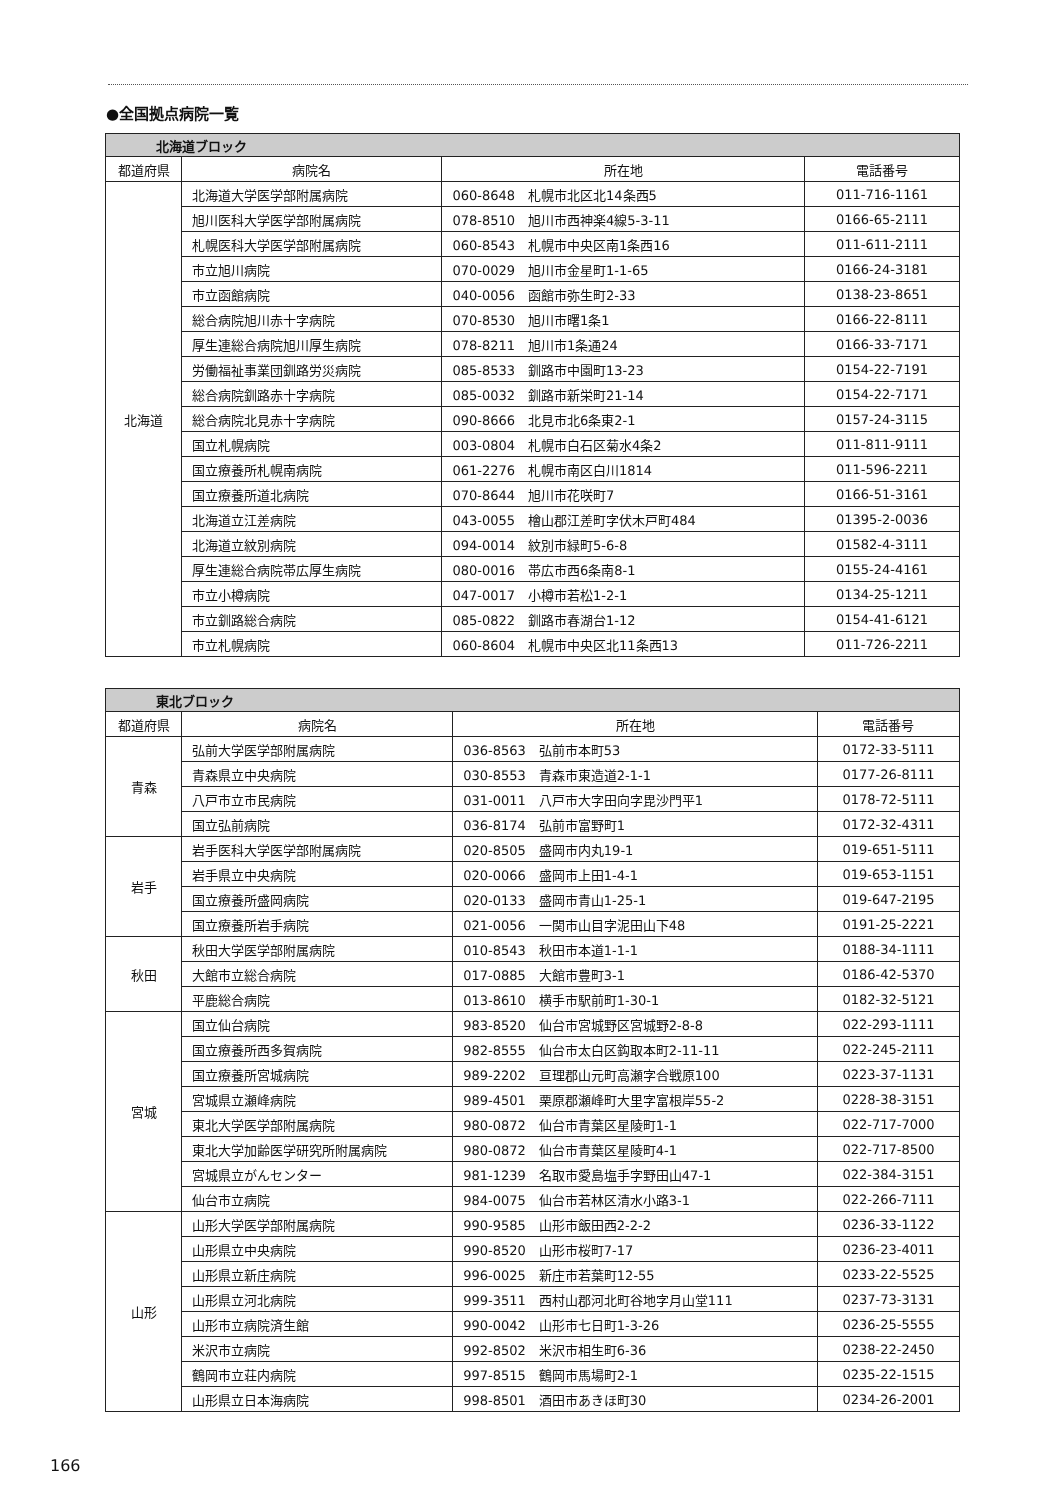●全国拠点病院一覧
| 北海道ブロック | | | |
| 都道府県 | 病院名 | 所在地 | 電話番号 |
| 北海道 | 北海道大学医学部附属病院 | 060-8648 札幌市北区北14条西5 | 011-716-1161 |
| | 旭川医科大学医学部附属病院 | 078-8510 旭川市西神楽4線5-3-11 | 0166-65-2111 |
| | 札幌医科大学医学部附属病院 | 060-8543 札幌市中央区南1条西16 | 011-611-2111 |
| | 市立旭川病院 | 070-0029 旭川市金星町1-1-65 | 0166-24-3181 |
| | 市立函館病院 | 040-0056 函館市弥生町2-33 | 0138-23-8651 |
| | 総合病院旭川赤十字病院 | 070-8530 旭川市曙1条1 | 0166-22-8111 |
| | 厚生連総合病院旭川厚生病院 | 078-8211 旭川市1条通24 | 0166-33-7171 |
| | 労働福祉事業団釧路労災病院 | 085-8533 釧路市中園町13-23 | 0154-22-7191 |
| | 総合病院釧路赤十字病院 | 085-0032 釧路市新栄町21-14 | 0154-22-7171 |
| | 総合病院北見赤十字病院 | 090-8666 北見市北6条東2-1 | 0157-24-3115 |
| | 国立札幌病院 | 003-0804 札幌市白石区菊水4条2 | 011-811-9111 |
| | 国立療養所札幌南病院 | 061-2276 札幌市南区白川1814 | 011-596-2211 |
| | 国立療養所道北病院 | 070-8644 旭川市花咲町7 | 0166-51-3161 |
| | 北海道立江差病院 | 043-0055 檜山郡江差町字伏木戸町484 | 01395-2-0036 |
| | 北海道立紋別病院 | 094-0014 紋別市緑町5-6-8 | 01582-4-3111 |
| | 厚生連総合病院帯広厚生病院 | 080-0016 帯広市西6条南8-1 | 0155-24-4161 |
| | 市立小樽病院 | 047-0017 小樽市若松1-2-1 | 0134-25-1211 |
| | 市立釧路総合病院 | 085-0822 釧路市春湖台1-12 | 0154-41-6121 |
| | 市立札幌病院 | 060-8604 札幌市中央区北11条西13 | 011-726-2211 |
| 東北ブロック | | | |
| 都道府県 | 病院名 | 所在地 | 電話番号 |
| 青森 | 弘前大学医学部附属病院 | 036-8563 弘前市本町53 | 0172-33-5111 |
| | 青森県立中央病院 | 030-8553 青森市東造道2-1-1 | 0177-26-8111 |
| | 八戸市立市民病院 | 031-0011 八戸市大字田向字毘沙門平1 | 0178-72-5111 |
| | 国立弘前病院 | 036-8174 弘前市富野町1 | 0172-32-4311 |
| 岩手 | 岩手医科大学医学部附属病院 | 020-8505 盛岡市内丸19-1 | 019-651-5111 |
| | 岩手県立中央病院 | 020-0066 盛岡市上田1-4-1 | 019-653-1151 |
| | 国立療養所盛岡病院 | 020-0133 盛岡市青山1-25-1 | 019-647-2195 |
| | 国立療養所岩手病院 | 021-0056 一関市山目字泥田山下48 | 0191-25-2221 |
| 秋田 | 秋田大学医学部附属病院 | 010-8543 秋田市本道1-1-1 | 0188-34-1111 |
| | 大館市立総合病院 | 017-0885 大館市豊町3-1 | 0186-42-5370 |
| | 平鹿総合病院 | 013-8610 横手市駅前町1-30-1 | 0182-32-5121 |
| 宮城 | 国立仙台病院 | 983-8520 仙台市宮城野区宮城野2-8-8 | 022-293-1111 |
| | 国立療養所西多賀病院 | 982-8555 仙台市太白区鈎取本町2-11-11 | 022-245-2111 |
| | 国立療養所宮城病院 | 989-2202 亘理郡山元町高瀬字合戦原100 | 0223-37-1131 |
| | 宮城県立瀬峰病院 | 989-4501 栗原郡瀬峰町大里字富根岸55-2 | 0228-38-3151 |
| | 東北大学医学部附属病院 | 980-0872 仙台市青葉区星陵町1-1 | 022-717-7000 |
| | 東北大学加齢医学研究所附属病院 | 980-0872 仙台市青葉区星陵町4-1 | 022-717-8500 |
| | 宮城県立がんセンター | 981-1239 名取市愛島塩手字野田山47-1 | 022-384-3151 |
| | 仙台市立病院 | 984-0075 仙台市若林区清水小路3-1 | 022-266-7111 |
| 山形 | 山形大学医学部附属病院 | 990-9585 山形市飯田西2-2-2 | 0236-33-1122 |
| | 山形県立中央病院 | 990-8520 山形市桜町7-17 | 0236-23-4011 |
| | 山形県立新庄病院 | 996-0025 新庄市若葉町12-55 | 0233-22-5525 |
| | 山形県立河北病院 | 999-3511 西村山郡河北町谷地字月山堂111 | 0237-73-3131 |
| | 山形市立病院済生館 | 990-0042 山形市七日町1-3-26 | 0236-25-5555 |
| | 米沢市立病院 | 992-8502 米沢市相生町6-36 | 0238-22-2450 |
| | 鶴岡市立荘内病院 | 997-8515 鶴岡市馬場町2-1 | 0235-22-1515 |
| | 山形県立日本海病院 | 998-8501 酒田市あきほ町30 | 0234-26-2001 |
166